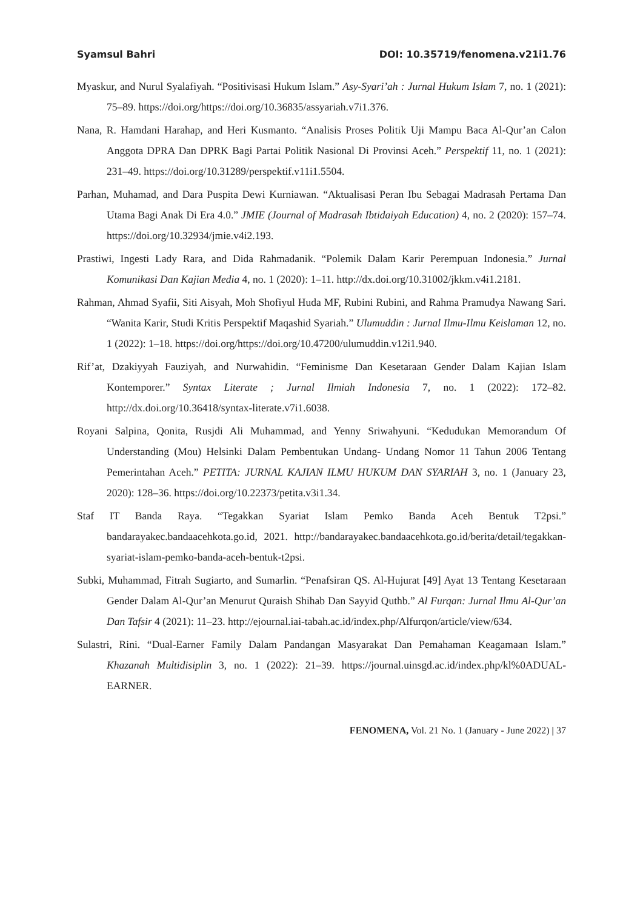Syamsul Bahri DOI: 10.35719/fenomena.v21i1.76
Myaskur, and Nurul Syalafiyah. “Positivisasi Hukum Islam.” Asy-Syari’ah : Jurnal Hukum Islam 7, no. 1 (2021): 75–89. https://doi.org/https://doi.org/10.36835/assyariah.v7i1.376.
Nana, R. Hamdani Harahap, and Heri Kusmanto. “Analisis Proses Politik Uji Mampu Baca Al-Qur’an Calon Anggota DPRA Dan DPRK Bagi Partai Politik Nasional Di Provinsi Aceh.” Perspektif 11, no. 1 (2021): 231–49. https://doi.org/10.31289/perspektif.v11i1.5504.
Parhan, Muhamad, and Dara Puspita Dewi Kurniawan. “Aktualisasi Peran Ibu Sebagai Madrasah Pertama Dan Utama Bagi Anak Di Era 4.0.” JMIE (Journal of Madrasah Ibtidaiyah Education) 4, no. 2 (2020): 157–74. https://doi.org/10.32934/jmie.v4i2.193.
Prastiwi, Ingesti Lady Rara, and Dida Rahmadanik. “Polemik Dalam Karir Perempuan Indonesia.” Jurnal Komunikasi Dan Kajian Media 4, no. 1 (2020): 1–11. http://dx.doi.org/10.31002/jkkm.v4i1.2181.
Rahman, Ahmad Syafii, Siti Aisyah, Moh Shofiyul Huda MF, Rubini Rubini, and Rahma Pramudya Nawang Sari. “Wanita Karir, Studi Kritis Perspektif Maqashid Syariah.” Ulumuddin : Jurnal Ilmu-Ilmu Keislaman 12, no. 1 (2022): 1–18. https://doi.org/https://doi.org/10.47200/ulumuddin.v12i1.940.
Rif’at, Dzakiyyah Fauziyah, and Nurwahidin. “Feminisme Dan Kesetaraan Gender Dalam Kajian Islam Kontemporer.” Syntax Literate ; Jurnal Ilmiah Indonesia 7, no. 1 (2022): 172–82. http://dx.doi.org/10.36418/syntax-literate.v7i1.6038.
Royani Salpina, Qonita, Rusjdi Ali Muhammad, and Yenny Sriwahyuni. “Kedudukan Memorandum Of Understanding (Mou) Helsinki Dalam Pembentukan Undang- Undang Nomor 11 Tahun 2006 Tentang Pemerintahan Aceh.” PETITA: JURNAL KAJIAN ILMU HUKUM DAN SYARIAH 3, no. 1 (January 23, 2020): 128–36. https://doi.org/10.22373/petita.v3i1.34.
Staf IT Banda Raya. “Tegakkan Syariat Islam Pemko Banda Aceh Bentuk T2psi.” bandarayakec.bandaacehkota.go.id, 2021. http://bandarayakec.bandaacehkota.go.id/berita/detail/tegakkan-syariat-islam-pemko-banda-aceh-bentuk-t2psi.
Subki, Muhammad, Fitrah Sugiarto, and Sumarlin. “Penafsiran QS. Al-Hujurat [49] Ayat 13 Tentang Kesetaraan Gender Dalam Al-Qur’an Menurut Quraish Shihab Dan Sayyid Quthb.” Al Furqan: Jurnal Ilmu Al-Qur’an Dan Tafsir 4 (2021): 11–23. http://ejournal.iai-tabah.ac.id/index.php/Alfurqon/article/view/634.
Sulastri, Rini. “Dual-Earner Family Dalam Pandangan Masyarakat Dan Pemahaman Keagamaan Islam.” Khazanah Multidisiplin 3, no. 1 (2022): 21–39. https://journal.uinsgd.ac.id/index.php/kl%0ADUAL-EARNER.
FENOMENA, Vol. 21 No. 1 (January - June 2022) | 37